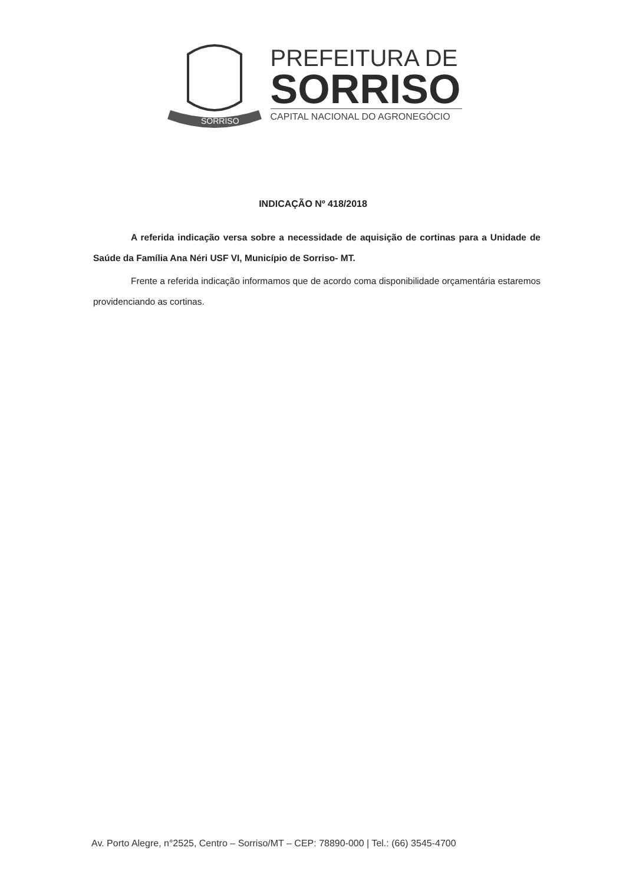SORRISO
PREFEITURA DE
SORRISO
CAPITAL NACIONAL DO AGRONEGÓCIO
INDICAÇÃO Nº 418/2018
A referida indicação versa sobre a necessidade de aquisição de cortinas para a Unidade de Saúde da Família Ana Néri USF VI, Município de Sorriso- MT.
Frente a referida indicação informamos que de acordo coma disponibilidade orçamentária estaremos providenciando as cortinas.
Av. Porto Alegre, n°2525, Centro – Sorriso/MT – CEP: 78890-000 | Tel.: (66) 3545-4700